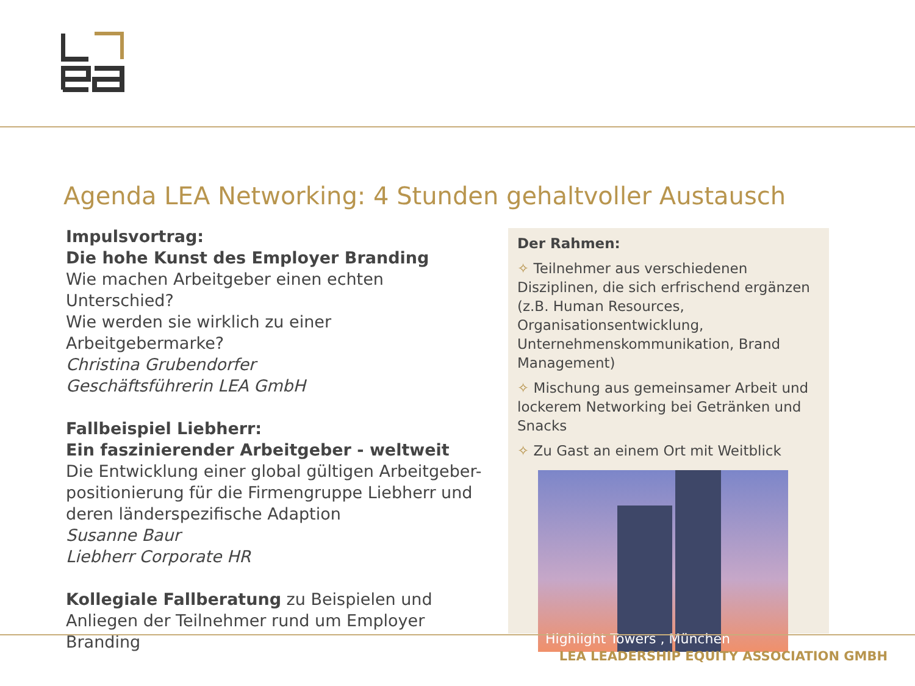Agenda LEA Networking: 4 Stunden gehaltvoller Austausch
Impulsvortrag:
Die hohe Kunst des Employer Branding
Wie machen Arbeitgeber einen echten Unterschied?
Wie werden sie wirklich zu einer Arbeitgebermarke?
Christina Grubendorfer
Geschäftsführerin LEA GmbH
Fallbeispiel Liebherr:
Ein faszinierender Arbeitgeber - weltweit
Die Entwicklung einer global gültigen Arbeitgeber-positionierung für die Firmengruppe Liebherr und deren länderspezifische Adaption
Susanne Baur
Liebherr Corporate HR
Kollegiale Fallberatung zu Beispielen und Anliegen der Teilnehmer rund um Employer Branding
Der Rahmen:
✧ Teilnehmer aus verschiedenen Disziplinen, die sich erfrischend ergänzen (z.B. Human Resources, Organisationsentwicklung, Unternehmenskommunikation, Brand Management)
✧ Mischung aus gemeinsamer Arbeit und lockerem Networking bei Getränken und Snacks
✧ Zu Gast an einem Ort mit Weitblick
Highlight Towers , München
LEA LEADERSHIP EQUITY ASSOCIATION GMBH